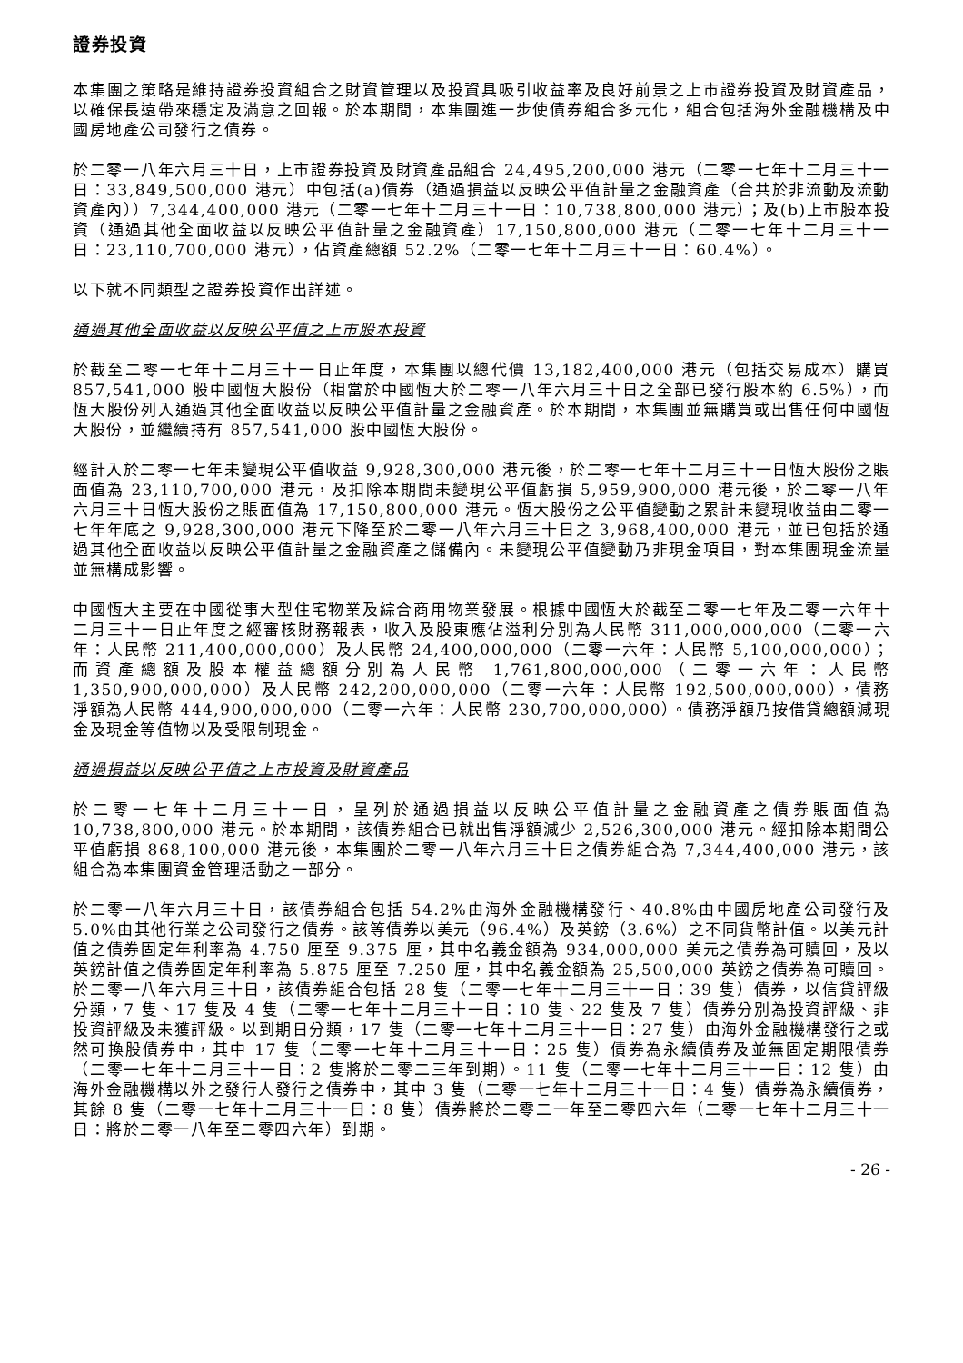證券投資
本集團之策略是維持證券投資組合之財資管理以及投資具吸引收益率及良好前景之上市證券投資及財資產品，以確保長遠帶來穩定及滿意之回報。於本期間，本集團進一步使債券組合多元化，組合包括海外金融機構及中國房地產公司發行之債券。
於二零一八年六月三十日，上市證券投資及財資產品組合 24,495,200,000 港元（二零一七年十二月三十一日：33,849,500,000 港元）中包括(a)債券（通過損益以反映公平值計量之金融資產（合共於非流動及流動資產內））7,344,400,000 港元（二零一七年十二月三十一日：10,738,800,000 港元）；及(b)上市股本投資（通過其他全面收益以反映公平值計量之金融資產）17,150,800,000 港元（二零一七年十二月三十一日：23,110,700,000 港元），佔資產總額 52.2%（二零一七年十二月三十一日：60.4%）。
以下就不同類型之證券投資作出詳述。
通過其他全面收益以反映公平值之上市股本投資
於截至二零一七年十二月三十一日止年度，本集團以總代價 13,182,400,000 港元（包括交易成本）購買 857,541,000 股中國恆大股份（相當於中國恆大於二零一八年六月三十日之全部已發行股本約 6.5%），而恆大股份列入通過其他全面收益以反映公平值計量之金融資產。於本期間，本集團並無購買或出售任何中國恆大股份，並繼續持有 857,541,000 股中國恆大股份。
經計入於二零一七年未變現公平值收益 9,928,300,000 港元後，於二零一七年十二月三十一日恆大股份之賬面值為 23,110,700,000 港元，及扣除本期間未變現公平值虧損 5,959,900,000 港元後，於二零一八年六月三十日恆大股份之賬面值為 17,150,800,000 港元。恆大股份之公平值變動之累計未變現收益由二零一七年年底之 9,928,300,000 港元下降至於二零一八年六月三十日之 3,968,400,000 港元，並已包括於通過其他全面收益以反映公平值計量之金融資產之儲備內。未變現公平值變動乃非現金項目，對本集團現金流量並無構成影響。
中國恆大主要在中國從事大型住宅物業及綜合商用物業發展。根據中國恆大於截至二零一七年及二零一六年十二月三十一日止年度之經審核財務報表，收入及股東應佔溢利分別為人民幣 311,000,000,000（二零一六年：人民幣 211,400,000,000）及人民幣 24,400,000,000（二零一六年：人民幣 5,100,000,000）；而資產總額及股本權益總額分別為人民幣 1,761,800,000,000（二零一六年：人民幣 1,350,900,000,000）及人民幣 242,200,000,000（二零一六年：人民幣 192,500,000,000），債務淨額為人民幣 444,900,000,000（二零一六年：人民幣 230,700,000,000）。債務淨額乃按借貸總額減現金及現金等值物以及受限制現金。
通過損益以反映公平值之上市投資及財資產品
於二零一七年十二月三十一日，呈列於通過損益以反映公平值計量之金融資產之債券賬面值為 10,738,800,000 港元。於本期間，該債券組合已就出售淨額減少 2,526,300,000 港元。經扣除本期間公平值虧損 868,100,000 港元後，本集團於二零一八年六月三十日之債券組合為 7,344,400,000 港元，該組合為本集團資金管理活動之一部分。
於二零一八年六月三十日，該債券組合包括 54.2%由海外金融機構發行、40.8%由中國房地產公司發行及 5.0%由其他行業之公司發行之債券。該等債券以美元（96.4%）及英鎊（3.6%）之不同貨幣計值。以美元計值之債券固定年利率為 4.750 厘至 9.375 厘，其中名義金額為 934,000,000 美元之債券為可贖回，及以英鎊計值之債券固定年利率為 5.875 厘至 7.250 厘，其中名義金額為 25,500,000 英鎊之債券為可贖回。於二零一八年六月三十日，該債券組合包括 28 隻（二零一七年十二月三十一日：39 隻）債券，以信貸評級分類，7 隻、17 隻及 4 隻（二零一七年十二月三十一日：10 隻、22 隻及 7 隻）債券分別為投資評級、非投資評級及未獲評級。以到期日分類，17 隻（二零一七年十二月三十一日：27 隻）由海外金融機構發行之或然可換股債券中，其中 17 隻（二零一七年十二月三十一日：25 隻）債券為永續債券及並無固定期限債券（二零一七年十二月三十一日：2 隻將於二零二三年到期）。11 隻（二零一七年十二月三十一日：12 隻）由海外金融機構以外之發行人發行之債券中，其中 3 隻（二零一七年十二月三十一日：4 隻）債券為永續債券，其餘 8 隻（二零一七年十二月三十一日：8 隻）債券將於二零二一年至二零四六年（二零一七年十二月三十一日：將於二零一八年至二零四六年）到期。
- 26 -